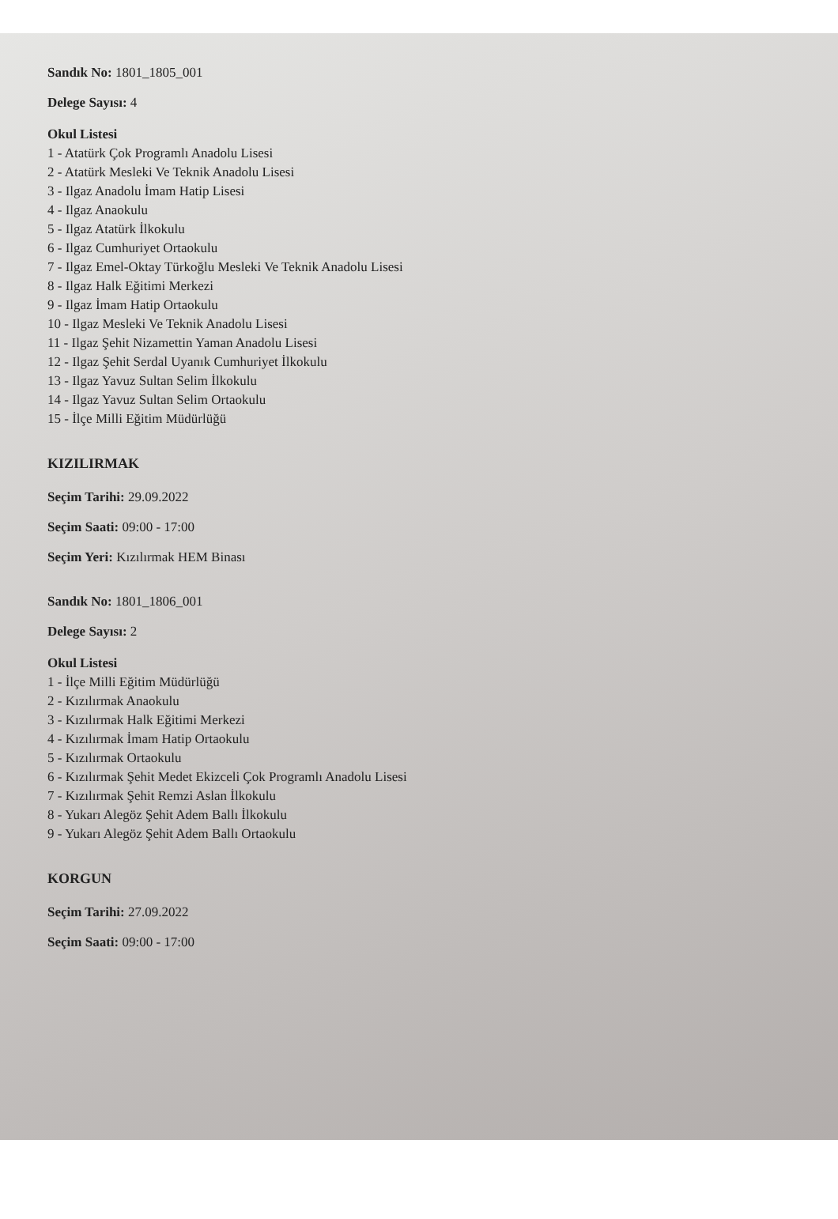Sandık No: 1801_1805_001
Delege Sayısı: 4
Okul Listesi
1 - Atatürk Çok Programlı Anadolu Lisesi
2 - Atatürk Mesleki Ve Teknik Anadolu Lisesi
3 - Ilgaz Anadolu İmam Hatip Lisesi
4 - Ilgaz Anaokulu
5 - Ilgaz Atatürk İlkokulu
6 - Ilgaz Cumhuriyet Ortaokulu
7 - Ilgaz Emel-Oktay Türkoğlu Mesleki Ve Teknik Anadolu Lisesi
8 - Ilgaz Halk Eğitimi Merkezi
9 - Ilgaz İmam Hatip Ortaokulu
10 - Ilgaz Mesleki Ve Teknik Anadolu Lisesi
11 - Ilgaz Şehit Nizamettin Yaman Anadolu Lisesi
12 - Ilgaz Şehit Serdal Uyanık Cumhuriyet İlkokulu
13 - Ilgaz Yavuz Sultan Selim İlkokulu
14 - Ilgaz Yavuz Sultan Selim Ortaokulu
15 - İlçe Milli Eğitim Müdürlüğü
KIZILIRMAK
Seçim Tarihi: 29.09.2022
Seçim Saati: 09:00 - 17:00
Seçim Yeri: Kızılırmak HEM Binası
Sandık No: 1801_1806_001
Delege Sayısı: 2
Okul Listesi
1 - İlçe Milli Eğitim Müdürlüğü
2 - Kızılırmak Anaokulu
3 - Kızılırmak Halk Eğitimi Merkezi
4 - Kızılırmak İmam Hatip Ortaokulu
5 - Kızılırmak Ortaokulu
6 - Kızılırmak Şehit Medet Ekizceli Çok Programlı Anadolu Lisesi
7 - Kızılırmak Şehit Remzi Aslan İlkokulu
8 - Yukarı Alegöz Şehit Adem Ballı İlkokulu
9 - Yukarı Alegöz Şehit Adem Ballı Ortaokulu
KORGUN
Seçim Tarihi: 27.09.2022
Seçim Saati: 09:00 - 17:00